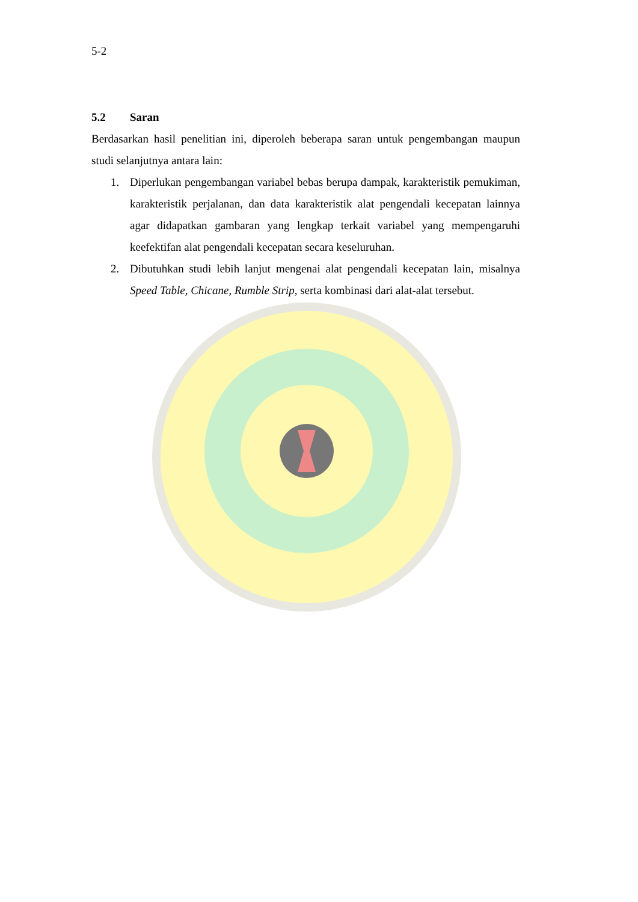5-2
5.2 Saran
Berdasarkan hasil penelitian ini, diperoleh beberapa saran untuk pengembangan maupun studi selanjutnya antara lain:
1. Diperlukan pengembangan variabel bebas berupa dampak, karakteristik pemukiman, karakteristik perjalanan, dan data karakteristik alat pengendali kecepatan lainnya agar didapatkan gambaran yang lengkap terkait variabel yang mempengaruhi keefektifan alat pengendali kecepatan secara keseluruhan.
2. Dibutuhkan studi lebih lanjut mengenai alat pengendali kecepatan lain, misalnya Speed Table, Chicane, Rumble Strip, serta kombinasi dari alat-alat tersebut.